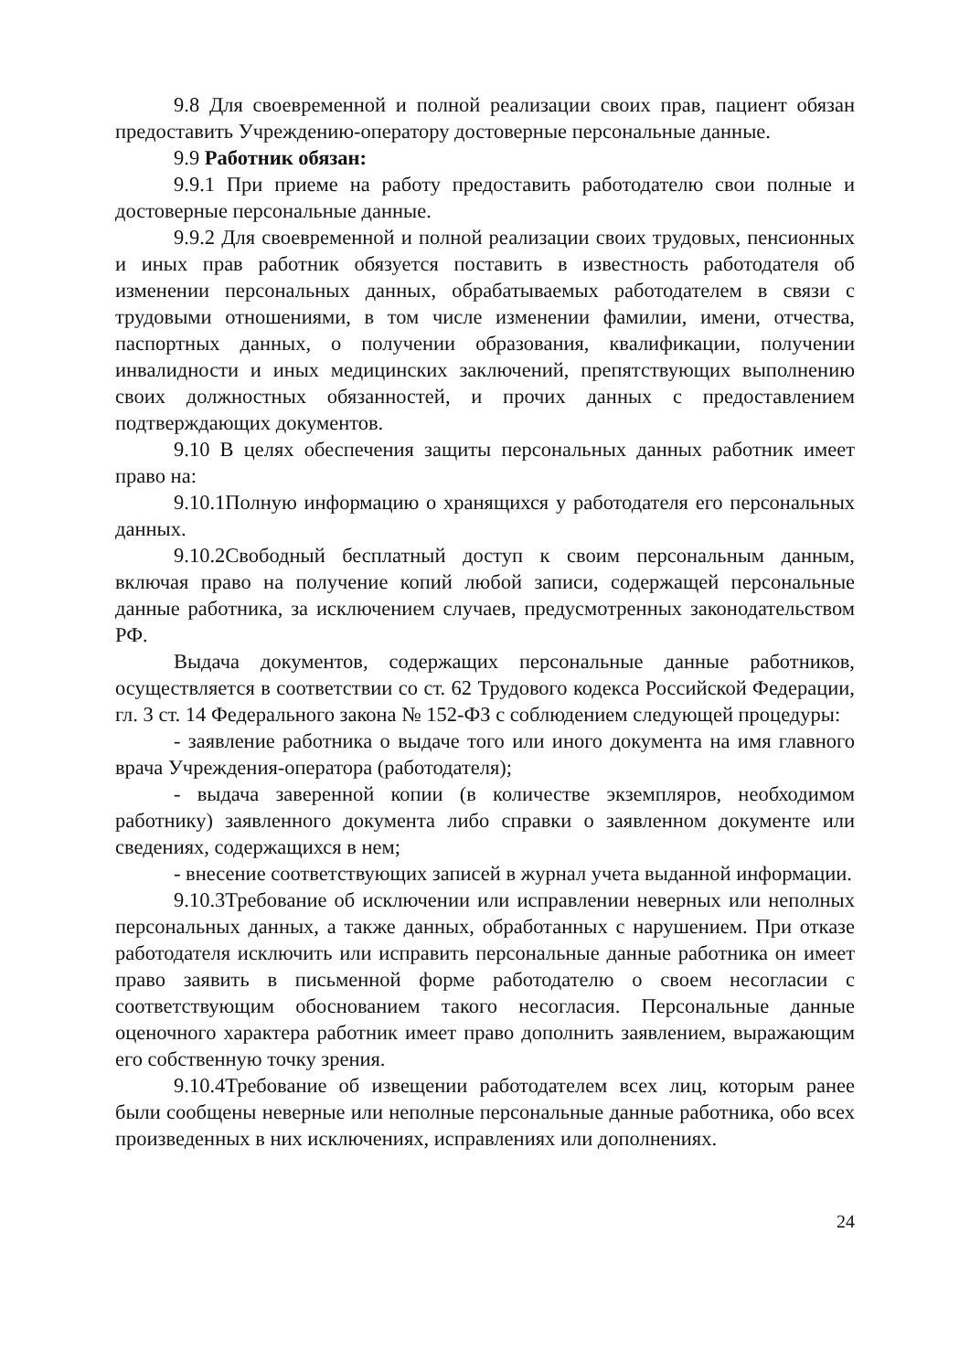9.8 Для своевременной и полной реализации своих прав, пациент обязан предоставить Учреждению-оператору достоверные персональные данные.
9.9 Работник обязан:
9.9.1 При приеме на работу предоставить работодателю свои полные и достоверные персональные данные.
9.9.2 Для своевременной и полной реализации своих трудовых, пенсионных и иных прав работник обязуется поставить в известность работодателя об изменении персональных данных, обрабатываемых работодателем в связи с трудовыми отношениями, в том числе изменении фамилии, имени, отчества, паспортных данных, о получении образования, квалификации, получении инвалидности и иных медицинских заключений, препятствующих выполнению своих должностных обязанностей, и прочих данных с предоставлением подтверждающих документов.
9.10 В целях обеспечения защиты персональных данных работник имеет право на:
9.10.1Полную информацию о хранящихся у работодателя его персональных данных.
9.10.2Свободный бесплатный доступ к своим персональным данным, включая право на получение копий любой записи, содержащей персональные данные работника, за исключением случаев, предусмотренных законодательством РФ.
Выдача документов, содержащих персональные данные работников, осуществляется в соответствии со ст. 62 Трудового кодекса Российской Федерации, гл. 3 ст. 14 Федерального закона № 152-ФЗ с соблюдением следующей процедуры:
- заявление работника о выдаче того или иного документа на имя главного врача Учреждения-оператора (работодателя);
- выдача заверенной копии (в количестве экземпляров, необходимом работнику) заявленного документа либо справки о заявленном документе или сведениях, содержащихся в нем;
- внесение соответствующих записей в журнал учета выданной информации.
9.10.3Требование об исключении или исправлении неверных или неполных персональных данных, а также данных, обработанных с нарушением. При отказе работодателя исключить или исправить персональные данные работника он имеет право заявить в письменной форме работодателю о своем несогласии с соответствующим обоснованием такого несогласия. Персональные данные оценочного характера работник имеет право дополнить заявлением, выражающим его собственную точку зрения.
9.10.4Требование об извещении работодателем всех лиц, которым ранее были сообщены неверные или неполные персональные данные работника, обо всех произведенных в них исключениях, исправлениях или дополнениях.
24